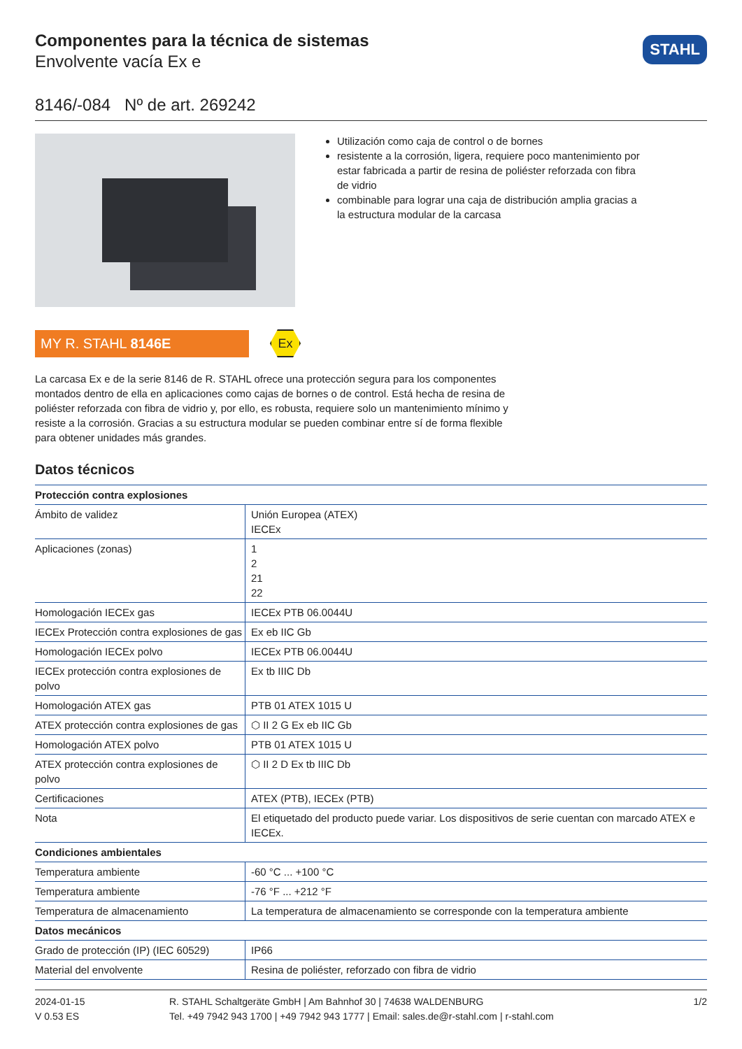Componentes para la técnica de sistemas
Envolvente vacía Ex e
STAHL
8146/-084 Nº de art. 269242
Utilización como caja de control o de bornes
resistente a la corrosión, ligera, requiere poco mantenimiento por estar fabricada a partir de resina de poliéster reforzada con fibra de vidrio
combinable para lograr una caja de distribución amplia gracias a la estructura modular de la carcasa
MY R. STAHL 8146E
Ex
La carcasa Ex e de la serie 8146 de R. STAHL ofrece una protección segura para los componentes montados dentro de ella en aplicaciones como cajas de bornes o de control. Está hecha de resina de poliéster reforzada con fibra de vidrio y, por ello, es robusta, requiere solo un mantenimiento mínimo y resiste a la corrosión. Gracias a su estructura modular se pueden combinar entre sí de forma flexible para obtener unidades más grandes.
Datos técnicos
| Protección contra explosiones | |
| --- | --- |
| Ámbito de validez | Unión Europea (ATEX) IECEx |
| Aplicaciones (zonas) | 1 2 21 22 |
| Homologación IECEx gas | IECEx PTB 06.0044U |
| IECEx Protección contra explosiones de gas | Ex eb IIC Gb |
| Homologación IECEx polvo | IECEx PTB 06.0044U |
| IECEx protección contra explosiones de polvo | Ex tb IIIC Db |
| Homologación ATEX gas | PTB 01 ATEX 1015 U |
| ATEX protección contra explosiones de gas | ⬡ II 2 G Ex eb IIC Gb |
| Homologación ATEX polvo | PTB 01 ATEX 1015 U |
| ATEX protección contra explosiones de polvo | ⬡ II 2 D Ex tb IIIC Db |
| Certificaciones | ATEX (PTB), IECEx (PTB) |
| Nota | El etiquetado del producto puede variar. Los dispositivos de serie cuentan con marcado ATEX e IECEx. |
| Condiciones ambientales | |
| Temperatura ambiente | -60 °C ... +100 °C |
| Temperatura ambiente | -76 °F ... +212 °F |
| Temperatura de almacenamiento | La temperatura de almacenamiento se corresponde con la temperatura ambiente |
| Datos mecánicos | |
| Grado de protección (IP) (IEC 60529) | IP66 |
| Material del envolvente | Resina de poliéster, reforzado con fibra de vidrio |
2024-01-15
V 0.53 ES
R. STAHL Schaltgeräte GmbH | Am Bahnhof 30 | 74638 WALDENBURG
Tel. +49 7942 943 1700 | +49 7942 943 1777 | Email: sales.de@r-stahl.com | r-stahl.com
1/2